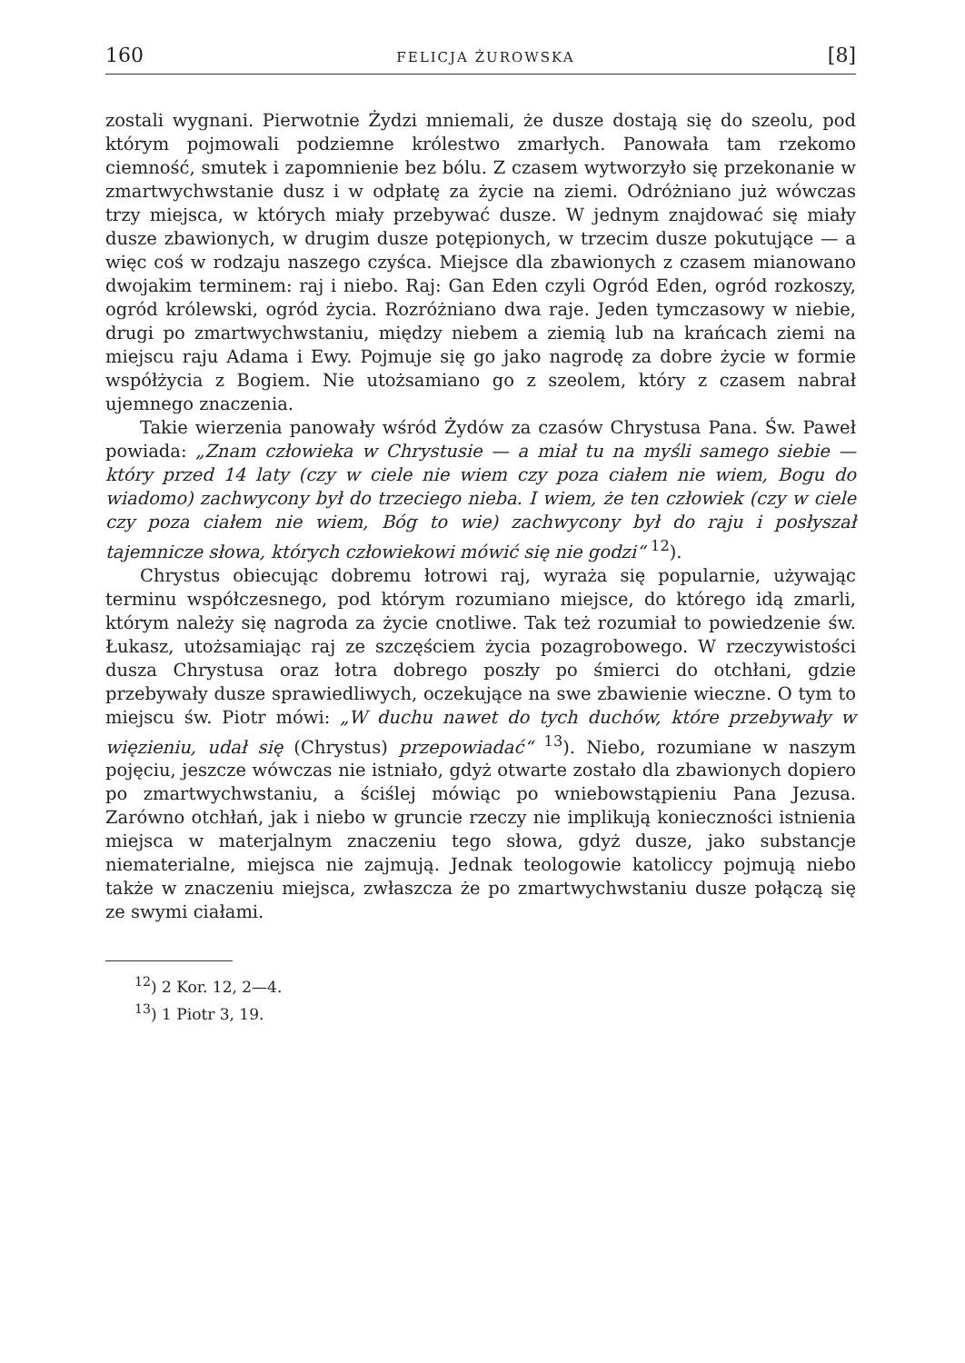160 FELICJA ŻUROWSKA [8]
zostali wygnani. Pierwotnie Żydzi mniemali, że dusze dostają się do szeolu, pod którym pojmowali podziemne królestwo zmarłych. Panowała tam rzekomo ciemność, smutek i zapomnienie bez bólu. Z czasem wytworzyło się przekonanie w zmartwychwstanie dusz i w odpłatę za życie na ziemi. Odróżniano już wówczas trzy miejsca, w których miały przebywać dusze. W jednym znajdować się miały dusze zbawionych, w drugim dusze potępionych, w trzecim dusze pokutujące — a więc coś w rodzaju naszego czyśca. Miejsce dla zbawionych z czasem mianowano dwojakim terminem: raj i niebo. Raj: Gan Eden czyli Ogród Eden, ogród rozkoszy, ogród królewski, ogród życia. Rozróżniano dwa raje. Jeden tymczasowy w niebie, drugi po zmartwychwstaniu, między niebem a ziemią lub na krańcach ziemi na miejscu raju Adama i Ewy. Pojmuje się go jako nagrodę za dobre życie w formie współżycia z Bogiem. Nie utożsamiano go z szeolem, który z czasem nabrał ujemnego znaczenia.
Takie wierzenia panowały wśród Żydów za czasów Chrystusa Pana. Św. Paweł powiada: „Znam człowieka w Chrystusie — a miał tu na myśli samego siebie — który przed 14 laty (czy w ciele nie wiem czy poza ciałem nie wiem, Bogu do wiadomo) zachwycony był do trzeciego nieba. I wiem, że ten człowiek (czy w ciele czy poza ciałem nie wiem, Bóg to wie) zachwycony był do raju i posłyszał tajemnicze słowa, których człowiekowi mówić się nie godzi“ <sup>12</sup>).
Chrystus obiecując dobremu łotrowi raj, wyraża się popularnie, używając terminu współczesnego, pod którym rozumiano miejsce, do którego idą zmarli, którym należy się nagroda za życie cnotliwe. Tak też rozumiał to powiedzenie św. Łukasz, utożsamiając raj ze szczęściem życia pozagrobowego. W rzeczywistości dusza Chrystusa oraz łotra dobrego poszły po śmierci do otchłani, gdzie przebywały dusze sprawiedliwych, oczekujące na swe zbawienie wieczne. O tym to miejscu św. Piotr mówi: „W duchu nawet do tych duchów, które przebywały w więzieniu, udał się (Chrystus) przepowiadać“ <sup>13</sup>). Niebo, rozumiane w naszym pojęciu, jeszcze wówczas nie istniało, gdyż otwarte zostało dla zbawionych dopiero po zmartwychwstaniu, a ściślej mówiąc po wniebowstąpieniu Pana Jezusa. Zarówno otchłań, jak i niebo w gruncie rzeczy nie implikują konieczności istnienia miejsca w materjalnym znaczeniu tego słowa, gdyż dusze, jako substancje niematerialne, miejsca nie zajmują. Jednak teologowie katoliccy pojmują niebo także w znaczeniu miejsca, zwłaszcza że po zmartwychwstaniu dusze połączą się ze swymi ciałami.
<sup>12</sup>) 2 Kor. 12, 2—4.
<sup>13</sup>) 1 Piotr 3, 19.